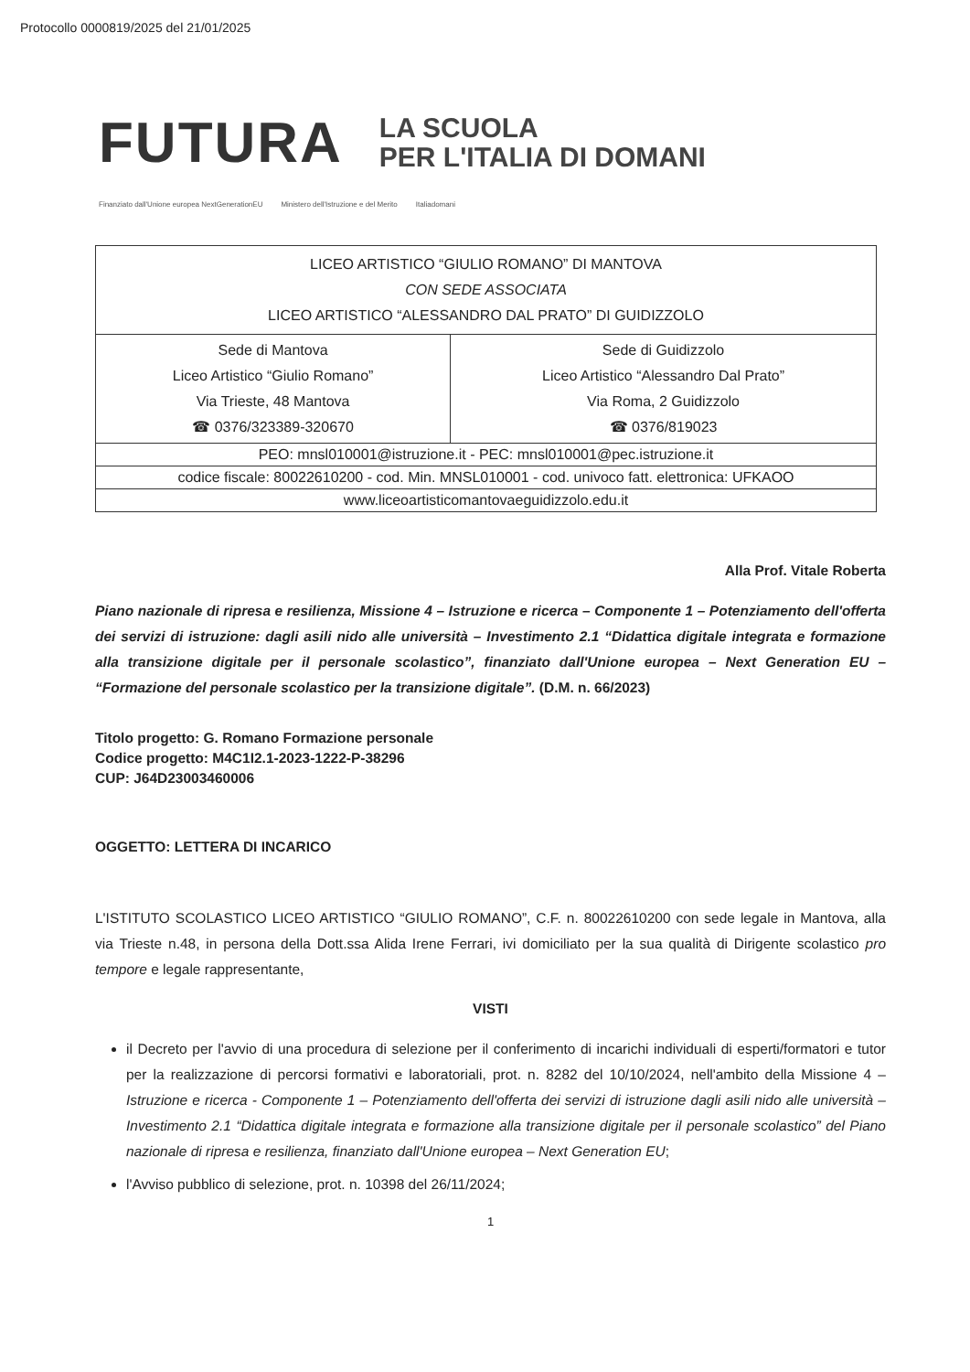Protocollo 0000819/2025 del 21/01/2025
FUTURA
LA SCUOLA
PER L'ITALIA DI DOMANI
Finanziato dall'Unione europea NextGenerationEU Ministero dell'Istruzione e del Merito Italiadomani
| LICEO ARTISTICO “GIULIO ROMANO” DI MANTOVA CON SEDE ASSOCIATA LICEO ARTISTICO “ALESSANDRO DAL PRATO” DI GUIDIZZOLO | |
| Sede di Mantova Liceo Artistico “Giulio Romano” Via Trieste, 48 Mantova ☎ 0376/323389-320670 | Sede di Guidizzolo Liceo Artistico “Alessandro Dal Prato” Via Roma, 2 Guidizzolo ☎ 0376/819023 |
| PEO: mnsl010001@istruzione.it - PEC: mnsl010001@pec.istruzione.it | |
| codice fiscale: 80022610200 - cod. Min. MNSL010001 - cod. univoco fatt. elettronica: UFKAOO | |
| www.liceoartisticomantovaeguidizzolo.edu.it | |
Alla Prof. Vitale Roberta
Piano nazionale di ripresa e resilienza, Missione 4 – Istruzione e ricerca – Componente 1 – Potenziamento dell'offerta dei servizi di istruzione: dagli asili nido alle università – Investimento 2.1 “Didattica digitale integrata e formazione alla transizione digitale per il personale scolastico”, finanziato dall'Unione europea – Next Generation EU – “Formazione del personale scolastico per la transizione digitale”. (D.M. n. 66/2023)
Titolo progetto: G. Romano Formazione personale
Codice progetto: M4C1I2.1-2023-1222-P-38296
CUP: J64D23003460006
OGGETTO: LETTERA DI INCARICO
L'ISTITUTO SCOLASTICO LICEO ARTISTICO “GIULIO ROMANO”, C.F. n. 80022610200 con sede legale in Mantova, alla via Trieste n.48, in persona della Dott.ssa Alida Irene Ferrari, ivi domiciliato per la sua qualità di Dirigente scolastico pro tempore e legale rappresentante,
VISTI
il Decreto per l'avvio di una procedura di selezione per il conferimento di incarichi individuali di esperti/formatori e tutor per la realizzazione di percorsi formativi e laboratoriali, prot. n. 8282 del 10/10/2024, nell'ambito della Missione 4 – Istruzione e ricerca - Componente 1 – Potenziamento dell'offerta dei servizi di istruzione dagli asili nido alle università – Investimento 2.1 “Didattica digitale integrata e formazione alla transizione digitale per il personale scolastico” del Piano nazionale di ripresa e resilienza, finanziato dall'Unione europea – Next Generation EU;
l'Avviso pubblico di selezione, prot. n. 10398 del 26/11/2024;
1